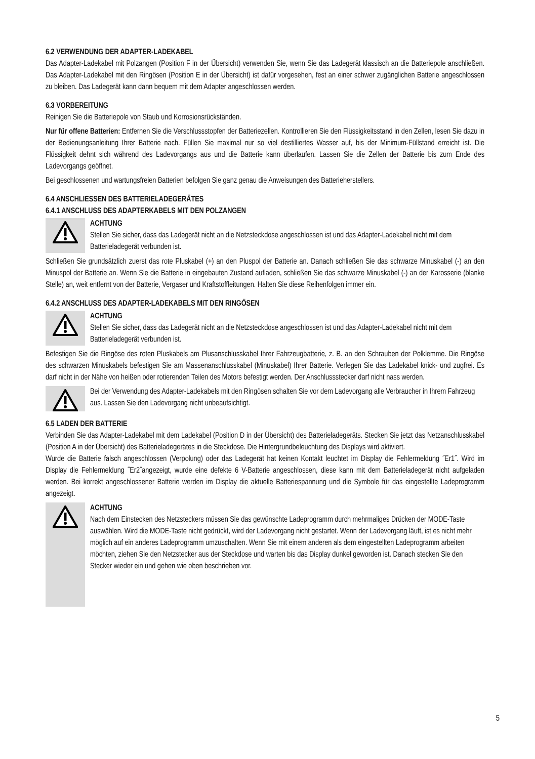6.2 VERWENDUNG DER ADAPTER-LADEKABEL
Das Adapter-Ladekabel mit Polzangen (Position F in der Übersicht) verwenden Sie, wenn Sie das Ladegerät klassisch an die Batteriepole anschließen. Das Adapter-Ladekabel mit den Ringösen (Position E in der Übersicht) ist dafür vorgesehen, fest an einer schwer zugänglichen Batterie angeschlossen zu bleiben. Das Ladegerät kann dann bequem mit dem Adapter angeschlossen werden.
6.3 VORBEREITUNG
Reinigen Sie die Batteriepole von Staub und Korrosionsrückständen.
Nur für offene Batterien: Entfernen Sie die Verschlussstopfen der Batteriezellen. Kontrollieren Sie den Flüssigkeitsstand in den Zellen, lesen Sie dazu in der Bedienungsanleitung Ihrer Batterie nach. Füllen Sie maximal nur so viel destilliertes Wasser auf, bis der Minimum-Füllstand erreicht ist. Die Flüssigkeit dehnt sich während des Ladevorgangs aus und die Batterie kann überlaufen. Lassen Sie die Zellen der Batterie bis zum Ende des Ladevorgangs geöffnet.
Bei geschlossenen und wartungsfreien Batterien befolgen Sie ganz genau die Anweisungen des Batterieherstellers.
6.4 ANSCHLIESSEN DES BATTERIELADEGERÄTES
6.4.1 ANSCHLUSS DES ADAPTERKABELS MIT DEN POLZANGEN
ACHTUNG
Stellen Sie sicher, dass das Ladegerät nicht an die Netzsteckdose angeschlossen ist und das Adapter-Ladekabel nicht mit dem Batterieladegerät verbunden ist.
Schließen Sie grundsätzlich zuerst das rote Pluskabel (+) an den Pluspol der Batterie an. Danach schließen Sie das schwarze Minuskabel (-) an den Minuspol der Batterie an. Wenn Sie die Batterie in eingebauten Zustand aufladen, schließen Sie das schwarze Minuskabel (-) an der Karosserie (blanke Stelle) an, weit entfernt von der Batterie, Vergaser und Kraftstoffleitungen. Halten Sie diese Reihenfolgen immer ein.
6.4.2 ANSCHLUSS DES ADAPTER-LADEKABELS MIT DEN RINGÖSEN
ACHTUNG
Stellen Sie sicher, dass das Ladegerät nicht an die Netzsteckdose angeschlossen ist und das Adapter-Ladekabel nicht mit dem Batterieladegerät verbunden ist.
Befestigen Sie die Ringöse des roten Pluskabels am Plusanschlusskabel Ihrer Fahrzeugbatterie, z. B. an den Schrauben der Polklemme. Die Ringöse des schwarzen Minuskabels befestigen Sie am Massenanschlusskabel (Minuskabel) Ihrer Batterie. Verlegen Sie das Ladekabel knick- und zugfrei. Es darf nicht in der Nähe von heißen oder rotierenden Teilen des Motors befestigt werden. Der Anschlussstecker darf nicht nass werden.
Bei der Verwendung des Adapter-Ladekabels mit den Ringösen schalten Sie vor dem Ladevorgang alle Verbraucher in Ihrem Fahrzeug aus. Lassen Sie den Ladevorgang nicht unbeaufsichtigt.
6.5 LADEN DER BATTERIE
Verbinden Sie das Adapter-Ladekabel mit dem Ladekabel (Position D in der Übersicht) des Batterieladegeräts. Stecken Sie jetzt das Netzanschlusskabel (Position A in der Übersicht) des Batterieladegerätes in die Steckdose. Die Hintergrundbeleuchtung des Displays wird aktiviert.
Wurde die Batterie falsch angeschlossen (Verpolung) oder das Ladegerät hat keinen Kontakt leuchtet im Display die Fehlermeldung ˝Er1˝. Wird im Display die Fehlermeldung ˝Er2˝angezeigt, wurde eine defekte 6 V-Batterie angeschlossen, diese kann mit dem Batterieladegerät nicht aufgeladen werden. Bei korrekt angeschlossener Batterie werden im Display die aktuelle Batteriespannung und die Symbole für das eingestellte Ladeprogramm angezeigt.
ACHTUNG
Nach dem Einstecken des Netzsteckers müssen Sie das gewünschte Ladeprogramm durch mehrmaliges Drücken der MODE-Taste auswählen. Wird die MODE-Taste nicht gedrückt, wird der Ladevorgang nicht gestartet. Wenn der Ladevorgang läuft, ist es nicht mehr möglich auf ein anderes Ladeprogramm umzuschalten. Wenn Sie mit einem anderen als dem eingestellten Ladeprogramm arbeiten möchten, ziehen Sie den Netzstecker aus der Steckdose und warten bis das Display dunkel geworden ist. Danach stecken Sie den Stecker wieder ein und gehen wie oben beschrieben vor.
5